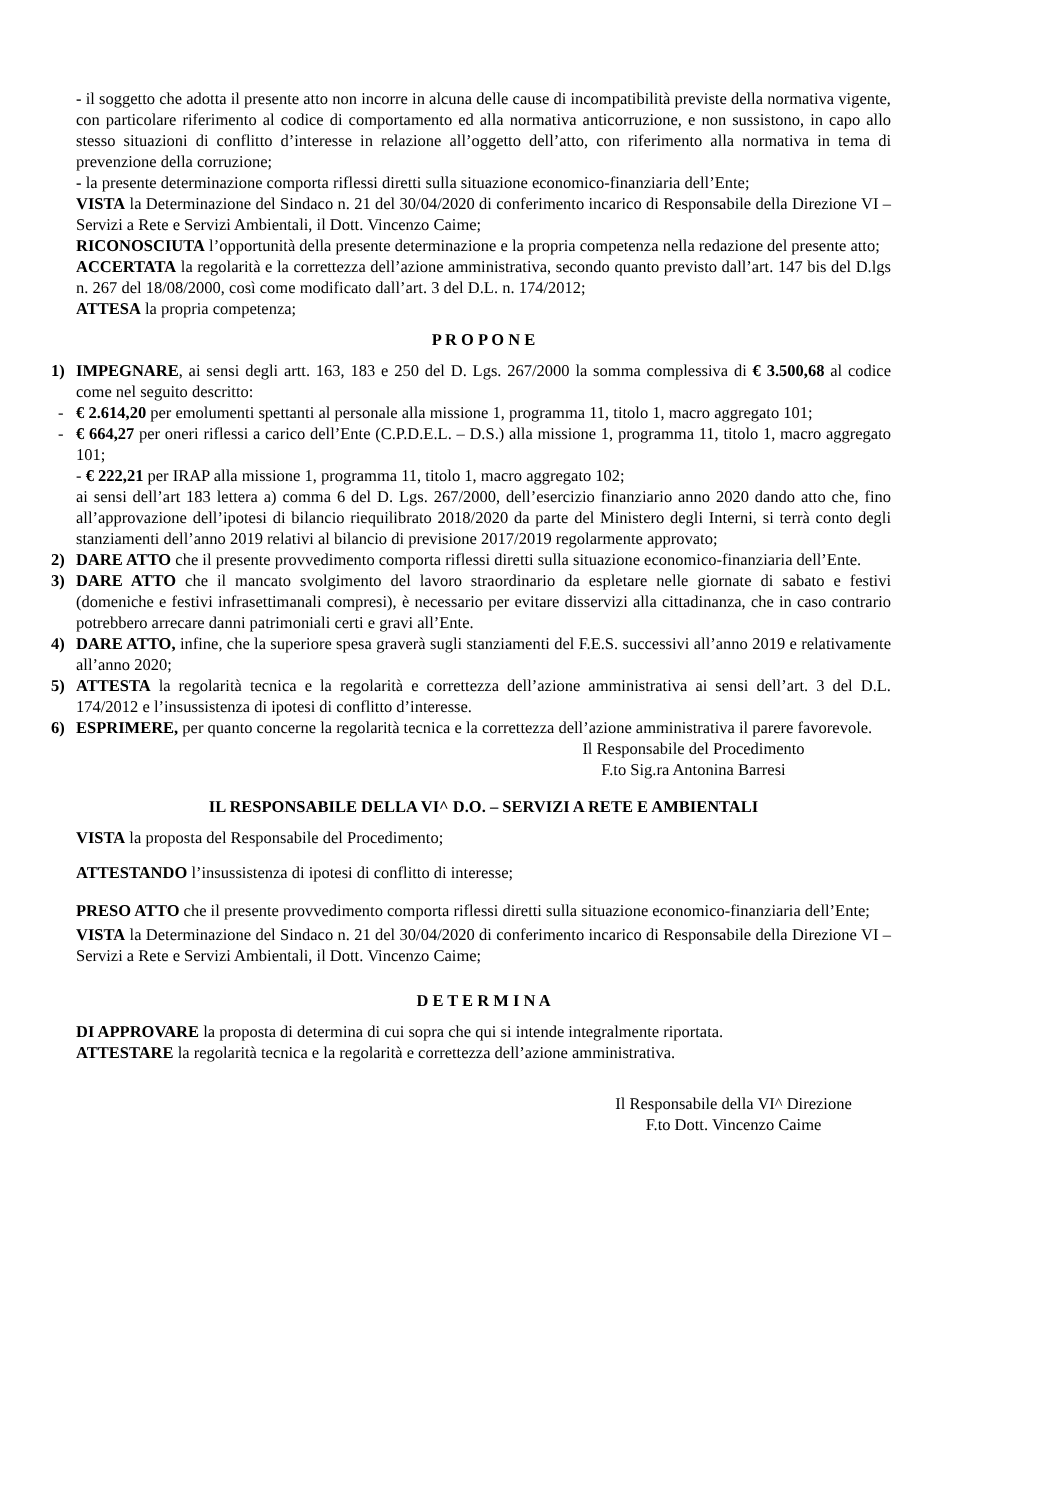- il soggetto che adotta il presente atto non incorre in alcuna delle cause di incompatibilità previste della normativa vigente, con particolare riferimento al codice di comportamento ed alla normativa anticorruzione, e non sussistono, in capo allo stesso situazioni di conflitto d’interesse in relazione all’oggetto dell’atto, con riferimento alla normativa in tema di prevenzione della corruzione;
- la presente determinazione comporta riflessi diretti sulla situazione economico-finanziaria dell’Ente;
VISTA la Determinazione del Sindaco n. 21 del 30/04/2020 di conferimento incarico di Responsabile della Direzione VI – Servizi a Rete e Servizi Ambientali, il Dott. Vincenzo Caime;
RICONOSCIUTA l’opportunità della presente determinazione e la propria competenza nella redazione del presente atto;
ACCERTATA la regolarità e la correttezza dell’azione amministrativa, secondo quanto previsto dall’art. 147 bis del D.lgs n. 267 del 18/08/2000, così come modificato dall’art. 3 del D.L. n. 174/2012;
ATTESA la propria competenza;
P R O P O N E
1) IMPEGNARE, ai sensi degli artt. 163, 183 e 250 del D. Lgs. 267/2000 la somma complessiva di € 3.500,68 al codice come nel seguito descritto:
- € 2.614,20 per emolumenti spettanti al personale alla missione 1, programma 11, titolo 1, macro aggregato 101;
- € 664,27 per oneri riflessi a carico dell’Ente (C.P.D.E.L. – D.S.) alla missione 1, programma 11, titolo 1, macro aggregato 101;
- € 222,21 per IRAP alla missione 1, programma 11, titolo 1, macro aggregato 102;
ai sensi dell’art 183 lettera a) comma 6 del D. Lgs. 267/2000, dell’esercizio finanziario anno 2020 dando atto che, fino all’approvazione dell’ipotesi di bilancio riequilibrato 2018/2020 da parte del Ministero degli Interni, si terrà conto degli stanziamenti dell’anno 2019 relativi al bilancio di previsione 2017/2019 regolarmente approvato;
2) DARE ATTO che il presente provvedimento comporta riflessi diretti sulla situazione economico-finanziaria dell’Ente.
3) DARE ATTO che il mancato svolgimento del lavoro straordinario da espletare nelle giornate di sabato e festivi (domeniche e festivi infrasettimanali compresi), è necessario per evitare disservizi alla cittadinanza, che in caso contrario potrebbero arrecare danni patrimoniali certi e gravi all’Ente.
4) DARE ATTO, infine, che la superiore spesa graverà sugli stanziamenti del F.E.S. successivi all’anno 2019 e relativamente all’anno 2020;
5) ATTESTA la regolarità tecnica e la regolarità e correttezza dell’azione amministrativa ai sensi dell’art. 3 del D.L. 174/2012 e l’insussistenza di ipotesi di conflitto d’interesse.
6) ESPRIMERE, per quanto concerne la regolarità tecnica e la correttezza dell’azione amministrativa il parere favorevole.
Il Responsabile del Procedimento
F.to Sig.ra Antonina Barresi
IL RESPONSABILE DELLA VI^ D.O. – SERVIZI A RETE E AMBIENTALI
VISTA la proposta del Responsabile del Procedimento;
ATTESTANDO l’insussistenza di ipotesi di conflitto di interesse;
PRESO ATTO che il presente provvedimento comporta riflessi diretti sulla situazione economico-finanziaria dell’Ente;
VISTA la Determinazione del Sindaco n. 21 del 30/04/2020 di conferimento incarico di Responsabile della Direzione VI – Servizi a Rete e Servizi Ambientali, il Dott. Vincenzo Caime;
D E T E R M I N A
DI APPROVARE la proposta di determina di cui sopra che qui si intende integralmente riportata.
ATTESTARE la regolarità tecnica e la regolarità e correttezza dell’azione amministrativa.
Il Responsabile della VI^ Direzione
F.to Dott. Vincenzo Caime